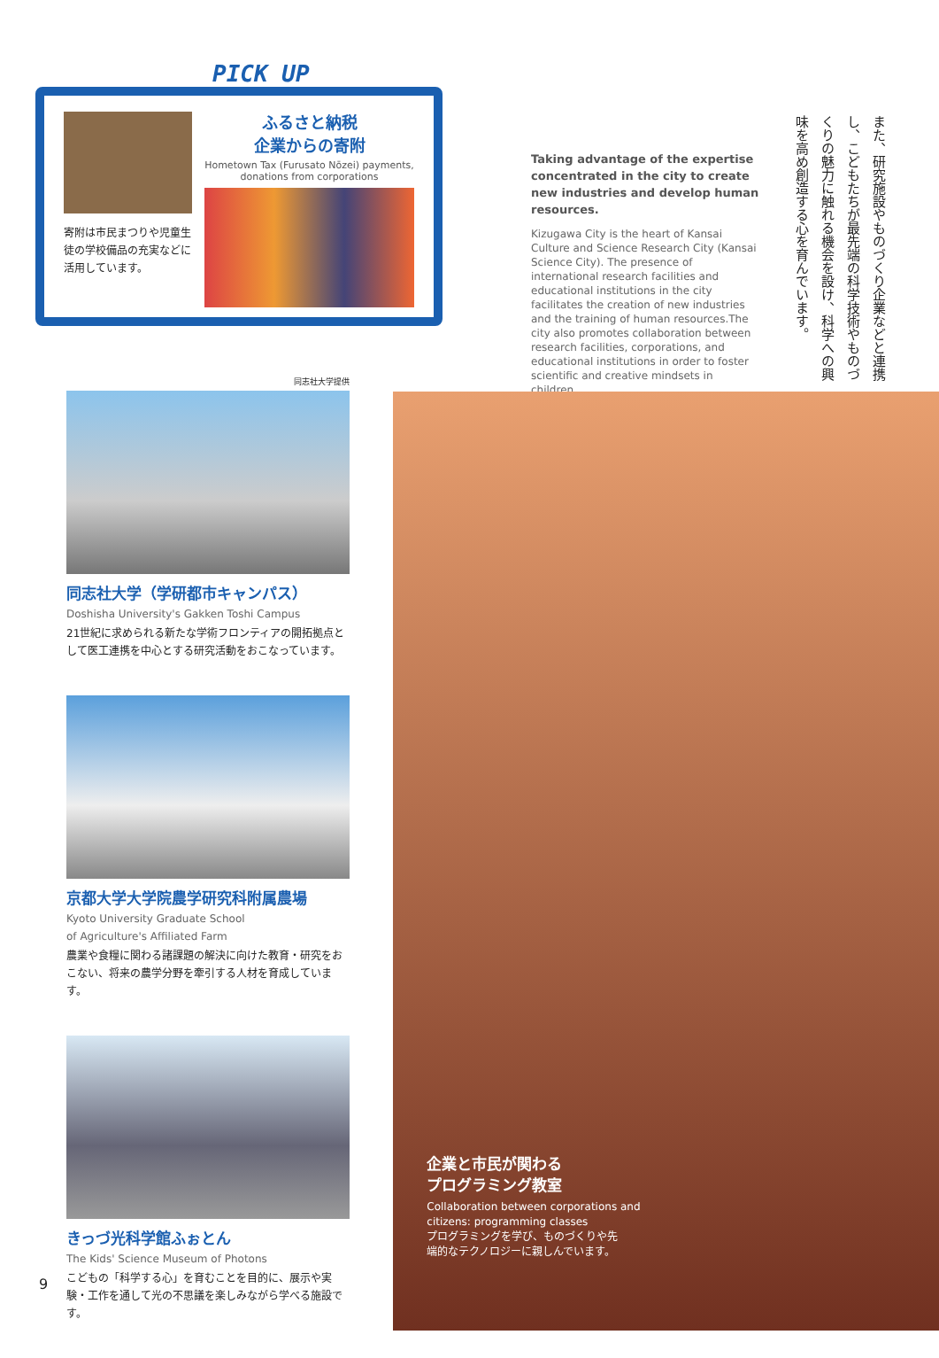PICK UP
寄附は市民まつりや児童生徒の学校備品の充実などに活用しています。
ふるさと納税
企業からの寄附
Hometown Tax (Furusato Nōzei) payments,
donations from corporations
Taking advantage of the expertise concentrated in the city to create new industries and develop human resources.
Kizugawa City is the heart of Kansai Culture and Science Research City (Kansai Science City). The presence of international research facilities and educational institutions in the city facilitates the creation of new industries and the training of human resources.The city also promotes collaboration between research facilities, corporations, and educational institutions in order to foster scientific and creative mindsets in children.
また、研究施設やものづくり企業などと連携し、こどもたちが最先端の科学技術やものづくりの魅力に触れる機会を設け、科学への興味を高め創造する心を育んでいます。
同志社大学提供
同志社大学（学研都市キャンパス）
Doshisha University's Gakken Toshi Campus
21世紀に求められる新たな学術フロンティアの開拓拠点として医工連携を中心とする研究活動をおこなっています。
京都大学大学院農学研究科附属農場
Kyoto University Graduate School
of Agriculture's Affiliated Farm
農業や食糧に関わる諸課題の解決に向けた教育・研究をおこない、将来の農学分野を牽引する人材を育成しています。
きっづ光科学館ふぉとん
The Kids' Science Museum of Photons
こどもの「科学する心」を育むことを目的に、展示や実験・工作を通して光の不思議を楽しみながら学べる施設です。
企業と市民が関わる
プログラミング教室
Collaboration between corporations and
citizens: programming classes
プログラミングを学び、ものづくりや先
端的なテクノロジーに親しんでいます。
9